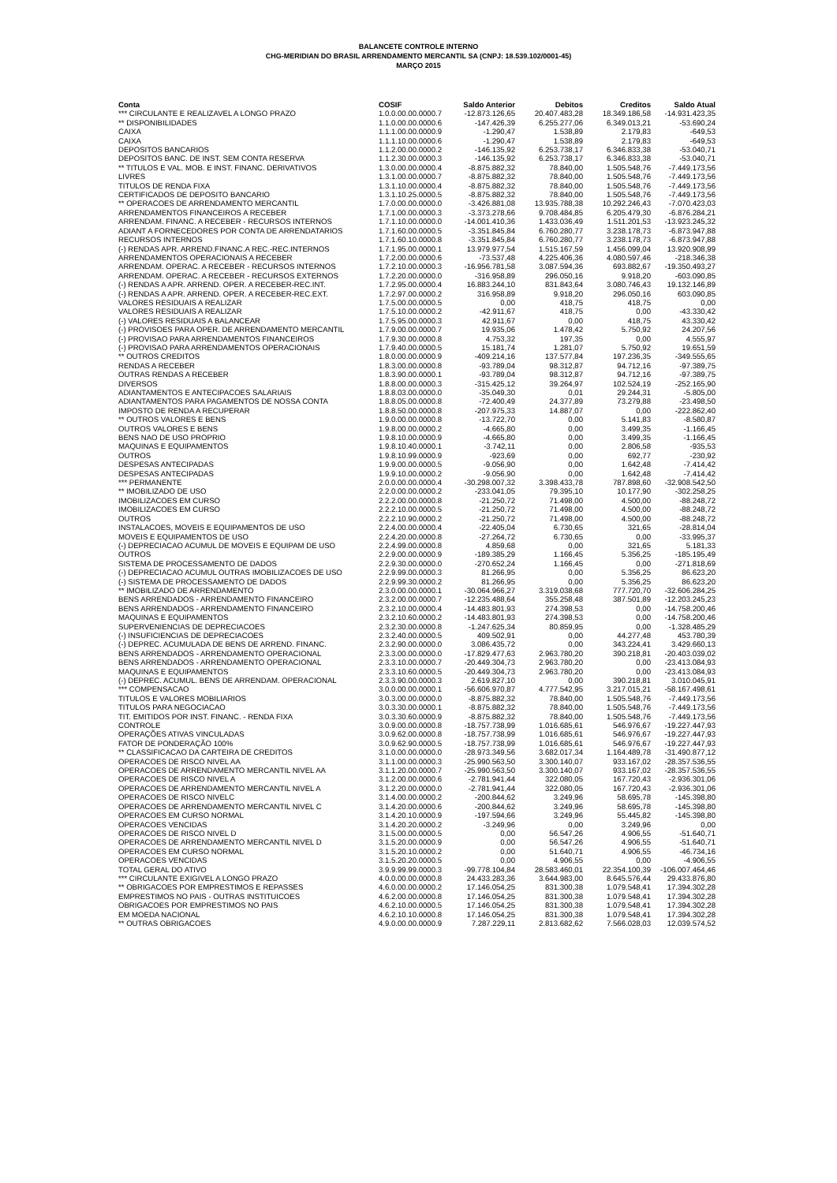BALANCETE CONTROLE INTERNO
CHG-MERIDIAN DO BRASIL ARRENDAMENTO MERCANTIL SA (CNPJ: 18.539.102/0001-45)
MARÇO 2015
| Conta | COSIF | Saldo Anterior | Debitos | Creditos | Saldo Atual |
| --- | --- | --- | --- | --- | --- |
| *** CIRCULANTE E REALIZAVEL A LONGO PRAZO | 1.0.0.00.00.0000.7 | -12.873.126,65 | 20.407.483,28 | 18.349.186,58 | -14.931.423,35 |
| ** DISPONIBILIDADES | 1.1.0.00.00.0000.6 | -147.426,39 | 6.255.277,06 | 6.349.013,21 | -53.690,24 |
| CAIXA | 1.1.1.00.00.0000.9 | -1.290,47 | 1.538,89 | 2.179,83 | -649,53 |
| CAIXA | 1.1.1.10.00.0000.6 | -1.290,47 | 1.538,89 | 2.179,83 | -649,53 |
| DEPOSITOS BANCARIOS | 1.1.2.00.00.0000.2 | -146.135,92 | 6.253.738,17 | 6.346.833,38 | -53.040,71 |
| DEPOSITOS BANC. DE INST. SEM CONTA RESERVA | 1.1.2.30.00.0000.3 | -146.135,92 | 6.253.738,17 | 6.346.833,38 | -53.040,71 |
| ** TITULOS E VAL. MOB. E INST. FINANC. DERIVATIVOS | 1.3.0.00.00.0000.4 | -8.875.882,32 | 78.840,00 | 1.505.548,76 | -7.449.173,56 |
| LIVRES | 1.3.1.00.00.0000.7 | -8.875.882,32 | 78.840,00 | 1.505.548,76 | -7.449.173,56 |
| TITULOS DE RENDA FIXA | 1.3.1.10.00.0000.4 | -8.875.882,32 | 78.840,00 | 1.505.548,76 | -7.449.173,56 |
| CERTIFICADOS DE DEPOSITO BANCARIO | 1.3.1.10.25.0000.5 | -8.875.882,32 | 78.840,00 | 1.505.548,76 | -7.449.173,56 |
| ** OPERACOES DE ARRENDAMENTO MERCANTIL | 1.7.0.00.00.0000.0 | -3.426.881,08 | 13.935.788,38 | 10.292.246,43 | -7.070.423,03 |
| ARRENDAMENTOS FINANCEIROS A RECEBER | 1.7.1.00.00.0000.3 | -3.373.278,66 | 9.708.484,85 | 6.205.479,30 | -6.876.284,21 |
| ARRENDAM. FINANC. A RECEBER - RECURSOS INTERNOS | 1.7.1.10.00.0000.0 | -14.001.410,36 | 1.433.036,49 | 1.511.201,53 | -13.923.245,32 |
| ADIANT A FORNECEDORES POR CONTA DE ARRENDATARIOS | 1.7.1.60.00.0000.5 | -3.351.845,84 | 6.760.280,77 | 3.238.178,73 | -6.873.947,88 |
| RECURSOS INTERNOS | 1.7.1.60.10.0000.8 | -3.351.845,84 | 6.760.280,77 | 3.238.178,73 | -6.873.947,88 |
| (-) RENDAS APR. ARREND.FINANC.A REC.-REC.INTERNOS | 1.7.1.95.00.0000.1 | 13.979.977,54 | 1.515.167,59 | 1.456.099,04 | 13.920.908,99 |
| ARRENDAMENTOS OPERACIONAIS A RECEBER | 1.7.2.00.00.0000.6 | -73.537,48 | 4.225.406,36 | 4.080.597,46 | -218.346,38 |
| ARRENDAM. OPERAC. A RECEBER - RECURSOS INTERNOS | 1.7.2.10.00.0000.3 | -16.956.781,58 | 3.087.594,36 | 693.882,67 | -19.350.493,27 |
| ARRENDAM. OPERAC. A RECEBER - RECURSOS EXTERNOS | 1.7.2.20.00.0000.0 | -316.958,89 | 296.050,16 | 9.918,20 | -603.090,85 |
| (-) RENDAS A APR. ARREND. OPER. A RECEBER-REC.INT. | 1.7.2.95.00.0000.4 | 16.883.244,10 | 831.843,64 | 3.080.746,43 | 19.132.146,89 |
| (-) RENDAS A APR. ARREND. OPER. A RECEBER-REC.EXT. | 1.7.2.97.00.0000.2 | 316.958,89 | 9.918,20 | 296.050,16 | 603.090,85 |
| VALORES RESIDUAIS A REALIZAR | 1.7.5.00.00.0000.5 | 0,00 | 418,75 | 418,75 | 0,00 |
| VALORES RESIDUAIS A REALIZAR | 1.7.5.10.00.0000.2 | -42.911,67 | 418,75 | 0,00 | -43.330,42 |
| (-) VALORES RESIDUAIS A BALANCEAR | 1.7.5.95.00.0000.3 | 42.911,67 | 0,00 | 418,75 | 43.330,42 |
| (-) PROVISOES PARA OPER. DE ARRENDAMENTO MERCANTIL | 1.7.9.00.00.0000.7 | 19.935,06 | 1.478,42 | 5.750,92 | 24.207,56 |
| (-) PROVISAO PARA ARRENDAMENTOS FINANCEIROS | 1.7.9.30.00.0000.8 | 4.753,32 | 197,35 | 0,00 | 4.555,97 |
| (-) PROVISAO PARA ARRENDAMENTOS OPERACIONAIS | 1.7.9.40.00.0000.5 | 15.181,74 | 1.281,07 | 5.750,92 | 19.651,59 |
| ** OUTROS CREDITOS | 1.8.0.00.00.0000.9 | -409.214,16 | 137.577,84 | 197.236,35 | -349.555,65 |
| RENDAS A RECEBER | 1.8.3.00.00.0000.8 | -93.789,04 | 98.312,87 | 94.712,16 | -97.389,75 |
| OUTRAS RENDAS A RECEBER | 1.8.3.90.00.0000.1 | -93.789,04 | 98.312,87 | 94.712,16 | -97.389,75 |
| DIVERSOS | 1.8.8.00.00.0000.3 | -315.425,12 | 39.264,97 | 102.524,19 | -252.165,90 |
| ADIANTAMENTOS E ANTECIPACOES SALARIAIS | 1.8.8.03.00.0000.0 | -35.049,30 | 0,01 | 29.244,31 | -5.805,00 |
| ADIANTAMENTOS PARA PAGAMENTOS DE NOSSA CONTA | 1.8.8.05.00.0000.8 | -72.400,49 | 24.377,89 | 73.279,88 | -23.498,50 |
| IMPOSTO DE RENDA A RECUPERAR | 1.8.8.50.00.0000.8 | -207.975,33 | 14.887,07 | 0,00 | -222.862,40 |
| ** OUTROS VALORES E BENS | 1.9.0.00.00.0000.8 | -13.722,70 | 0,00 | 5.141,83 | -8.580,87 |
| OUTROS VALORES E BENS | 1.9.8.00.00.0000.2 | -4.665,80 | 0,00 | 3.499,35 | -1.166,45 |
| BENS NAO DE USO PROPRIO | 1.9.8.10.00.0000.9 | -4.665,80 | 0,00 | 3.499,35 | -1.166,45 |
| MAQUINAS E EQUIPAMENTOS | 1.9.8.10.40.0000.1 | -3.742,11 | 0,00 | 2.806,58 | -935,53 |
| OUTROS | 1.9.8.10.99.0000.9 | -923,69 | 0,00 | 692,77 | -230,92 |
| DESPESAS ANTECIPADAS | 1.9.9.00.00.0000.5 | -9.056,90 | 0,00 | 1.642,48 | -7.414,42 |
| DESPESAS ANTECIPADAS | 1.9.9.10.00.0000.2 | -9.056,90 | 0,00 | 1.642,48 | -7.414,42 |
| *** PERMANENTE | 2.0.0.00.00.0000.4 | -30.298.007,32 | 3.398.433,78 | 787.898,60 | -32.908.542,50 |
| ** IMOBILIZADO DE USO | 2.2.0.00.00.0000.2 | -233.041,05 | 79.395,10 | 10.177,90 | -302.258,25 |
| IMOBILIZACOES EM CURSO | 2.2.2.00.00.0000.8 | -21.250,72 | 71.498,00 | 4.500,00 | -88.248,72 |
| IMOBILIZACOES EM CURSO | 2.2.2.10.00.0000.5 | -21.250,72 | 71.498,00 | 4.500,00 | -88.248,72 |
| OUTROS | 2.2.2.10.90.0000.2 | -21.250,72 | 71.498,00 | 4.500,00 | -88.248,72 |
| INSTALACOES, MOVEIS E EQUIPAMENTOS DE USO | 2.2.4.00.00.0000.4 | -22.405,04 | 6.730,65 | 321,65 | -28.814,04 |
| MOVEIS E EQUIPAMENTOS DE USO | 2.2.4.20.00.0000.8 | -27.264,72 | 6.730,65 | 0,00 | -33.995,37 |
| (-) DEPRECIACAO ACUMUL DE MOVEIS E EQUIPAM DE USO | 2.2.4.99.00.0000.8 | 4.859,68 | 0,00 | 321,65 | 5.181,33 |
| OUTROS | 2.2.9.00.00.0000.9 | -189.385,29 | 1.166,45 | 5.356,25 | -185.195,49 |
| SISTEMA DE PROCESSAMENTO DE DADOS | 2.2.9.30.00.0000.0 | -270.652,24 | 1.166,45 | 0,00 | -271.818,69 |
| (-) DEPRECIACAO ACUMUL OUTRAS IMOBILIZACOES DE USO | 2.2.9.99.00.0000.3 | 81.266,95 | 0,00 | 5.356,25 | 86.623,20 |
| (-) SISTEMA DE PROCESSAMENTO DE DADOS | 2.2.9.99.30.0000.2 | 81.266,95 | 0,00 | 5.356,25 | 86.623,20 |
| ** IMOBILIZADO DE ARRENDAMENTO | 2.3.0.00.00.0000.1 | -30.064.966,27 | 3.319.038,68 | 777.720,70 | -32.606.284,25 |
| BENS ARRENDADOS - ARRENDAMENTO FINANCEIRO | 2.3.2.00.00.0000.7 | -12.235.488,64 | 355.258,48 | 387.501,89 | -12.203.245,23 |
| BENS ARRENDADOS - ARRENDAMENTO FINANCEIRO | 2.3.2.10.00.0000.4 | -14.483.801,93 | 274.398,53 | 0,00 | -14.758.200,46 |
| MAQUINAS E EQUIPAMENTOS | 2.3.2.10.60.0000.2 | -14.483.801,93 | 274.398,53 | 0,00 | -14.758.200,46 |
| SUPERVENIENCIAS DE DEPRECIACOES | 2.3.2.30.00.0000.8 | -1.247.625,34 | 80.859,95 | 0,00 | -1.328.485,29 |
| (-) INSUFICIENCIAS DE DEPRECIACOES | 2.3.2.40.00.0000.5 | 409.502,91 | 0,00 | 44.277,48 | 453.780,39 |
| (-) DEPREC. ACUMULADA DE BENS DE ARREND. FINANC. | 2.3.2.90.00.0000.0 | 3.086.435,72 | 0,00 | 343.224,41 | 3.429.660,13 |
| BENS ARRENDADOS - ARRENDAMENTO OPERACIONAL | 2.3.3.00.00.0000.0 | -17.829.477,63 | 2.963.780,20 | 390.218,81 | -20.403.039,02 |
| BENS ARRENDADOS - ARRENDAMENTO OPERACIONAL | 2.3.3.10.00.0000.7 | -20.449.304,73 | 2.963.780,20 | 0,00 | -23.413.084,93 |
| MAQUINAS E EQUIPAMENTOS | 2.3.3.10.60.0000.5 | -20.449.304,73 | 2.963.780,20 | 0,00 | -23.413.084,93 |
| (-) DEPREC. ACUMUL. BENS DE ARRENDAM. OPERACIONAL | 2.3.3.90.00.0000.3 | 2.619.827,10 | 0,00 | 390.218,81 | 3.010.045,91 |
| *** COMPENSACAO | 3.0.0.00.00.0000.1 | -56.606.970,87 | 4.777.542,95 | 3.217.015,21 | -58.167.498,61 |
| TITULOS E VALORES MOBILIARIOS | 3.0.3.00.00.0000.0 | -8.875.882,32 | 78.840,00 | 1.505.548,76 | -7.449.173,56 |
| TITULOS PARA NEGOCIACAO | 3.0.3.30.00.0000.1 | -8.875.882,32 | 78.840,00 | 1.505.548,76 | -7.449.173,56 |
| TIT. EMITIDOS POR INST. FINANC. - RENDA FIXA | 3.0.3.30.60.0000.9 | -8.875.882,32 | 78.840,00 | 1.505.548,76 | -7.449.173,56 |
| CONTROLE | 3.0.9.00.00.0000.8 | -18.757.738,99 | 1.016.685,61 | 546.976,67 | -19.227.447,93 |
| OPERAÇÕES ATIVAS VINCULADAS | 3.0.9.62.00.0000.8 | -18.757.738,99 | 1.016.685,61 | 546.976,67 | -19.227.447,93 |
| FATOR DE PONDERAÇÃO 100% | 3.0.9.62.90.0000.5 | -18.757.738,99 | 1.016.685,61 | 546.976,67 | -19.227.447,93 |
| ** CLASSIFICACAO DA CARTEIRA DE CREDITOS | 3.1.0.00.00.0000.0 | -28.973.349,56 | 3.682.017,34 | 1.164.489,78 | -31.490.877,12 |
| OPERACOES DE RISCO NIVEL AA | 3.1.1.00.00.0000.3 | -25.990.563,50 | 3.300.140,07 | 933.167,02 | -28.357.536,55 |
| OPERACOES DE ARRENDAMENTO MERCANTIL NIVEL AA | 3.1.1.20.00.0000.7 | -25.990.563,50 | 3.300.140,07 | 933.167,02 | -28.357.536,55 |
| OPERACOES DE RISCO NIVEL A | 3.1.2.00.00.0000.6 | -2.781.941,44 | 322.080,05 | 167.720,43 | -2.936.301,06 |
| OPERACOES DE ARRENDAMENTO MERCANTIL NIVEL A | 3.1.2.20.00.0000.0 | -2.781.941,44 | 322.080,05 | 167.720,43 | -2.936.301,06 |
| OPERACOES DE RISCO NIVELC | 3.1.4.00.00.0000.2 | -200.844,62 | 3.249,96 | 58.695,78 | -145.398,80 |
| OPERACOES DE ARRENDAMENTO MERCANTIL NIVEL C | 3.1.4.20.00.0000.6 | -200.844,62 | 3.249,96 | 58.695,78 | -145.398,80 |
| OPERACOES EM CURSO NORMAL | 3.1.4.20.10.0000.9 | -197.594,66 | 3.249,96 | 55.445,82 | -145.398,80 |
| OPERACOES VENCIDAS | 3.1.4.20.20.0000.2 | -3.249,96 | 0,00 | 3.249,96 | 0,00 |
| OPERACOES DE RISCO NIVEL D | 3.1.5.00.00.0000.5 | 0,00 | 56.547,26 | 4.906,55 | -51.640,71 |
| OPERACOES DE ARRENDAMENTO MERCANTIL NIVEL D | 3.1.5.20.00.0000.9 | 0,00 | 56.547,26 | 4.906,55 | -51.640,71 |
| OPERACOES EM CURSO NORMAL | 3.1.5.20.10.0000.2 | 0,00 | 51.640,71 | 4.906,55 | -46.734,16 |
| OPERACOES VENCIDAS | 3.1.5.20.20.0000.5 | 0,00 | 4.906,55 | 0,00 | -4.906,55 |
| TOTAL GERAL DO ATIVO | 3.9.9.99.99.0000.3 | -99.778.104,84 | 28.583.460,01 | 22.354.100,39 | -106.007.464,46 |
| *** CIRCULANTE EXIGIVEL A LONGO PRAZO | 4.0.0.00.00.0000.8 | 24.433.283,36 | 3.644.983,00 | 8.645.576,44 | 29.433.876,80 |
| ** OBRIGACOES POR EMPRESTIMOS E REPASSES | 4.6.0.00.00.0000.2 | 17.146.054,25 | 831.300,38 | 1.079.548,41 | 17.394.302,28 |
| EMPRESTIMOS NO PAIS - OUTRAS INSTITUICOES | 4.6.2.00.00.0000.8 | 17.146.054,25 | 831.300,38 | 1.079.548,41 | 17.394.302,28 |
| OBRIGACOES POR EMPRESTIMOS NO PAIS | 4.6.2.10.00.0000.5 | 17.146.054,25 | 831.300,38 | 1.079.548,41 | 17.394.302,28 |
| EM MOEDA NACIONAL | 4.6.2.10.10.0000.8 | 17.146.054,25 | 831.300,38 | 1.079.548,41 | 17.394.302,28 |
| ** OUTRAS OBRIGACOES | 4.9.0.00.00.0000.9 | 7.287.229,11 | 2.813.682,62 | 7.566.028,03 | 12.039.574,52 |